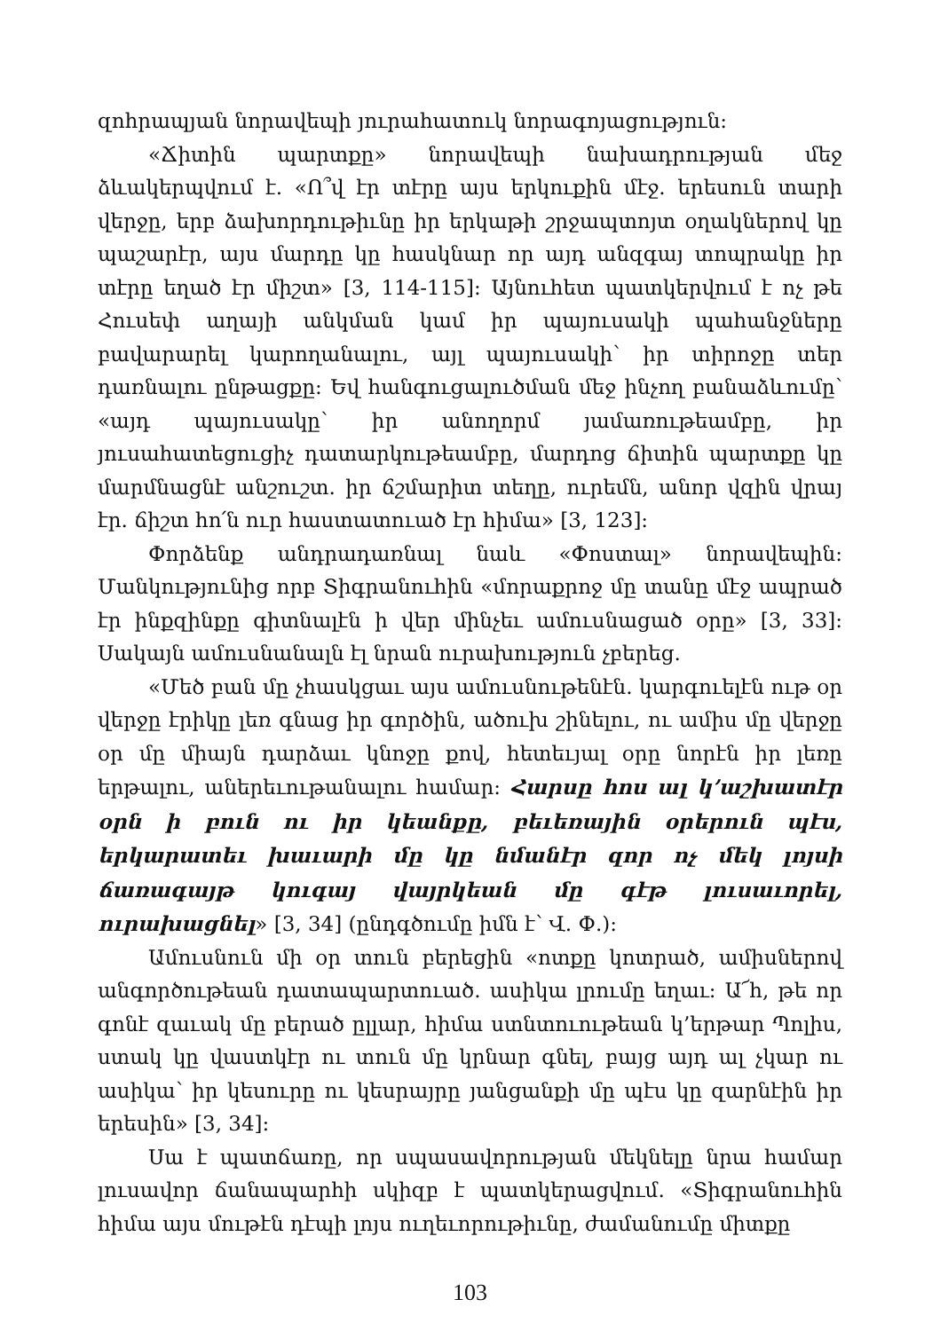զոհրապյան նորավեպի յուրահատուկ նորագոյացություն:
«Ճիտին պարտքը» նորավեպի նախադրության մեջ ձևակերպվում է. «Ո՞վ էր տէրը այս երկուքին մէջ. երեսուն տարի վերջը, երբ ձախորդութիւնը իր երկաթի շրջապտոյտ օղակներով կը պաշարէր, այս մարդը կը հասկնար որ այդ անզգայ տոպրակը իր տէրը եղած էր միշտ» [3, 114-115]: Այնուհետ պատկերվում է ոչ թե Հուսեփ աղայի անկման կամ իր պայուսակի պահանջները բավարարել կարողանալու, այլ պայուսակի՝ իր տիրոջը տեր դառնալու ընթացքը: Եվ հանգուցալուծման մեջ ինչող բանաձևումը՝ «այդ պայուսակը՝ իր անողորմ յամառութեամբը, իր յուսահատեցուցիչ դատարկութեամբը, մարդոց ճիտին պարտքը կը մարմնացնէ անշուշտ. իր ճշմարիտ տեղը, ուրեմն, անոր վզին վրայ էր. ճիշտ հո՛ն ուր հաստատուած էր հիմա» [3, 123]:
Փորձենք անդրադառնալ նաև «Փոստալ» նորավեպին: Մանկությունից որբ Տիգրանուհին «մորաքրոջ մը տանը մէջ ապրած էր ինքզինքը գիտնալէն ի վեր մինչեւ ամուսնացած օրը» [3, 33]: Սակայն ամուսնանալն էլ նրան ուրախություն չբերեց.
«Մեծ բան մը չհասկցաւ այս ամուսնութենէն. կարգուելէն ութ օր վերջը էրիկը լեռ գնաց իր գործին, ածուխ շինելու, ու ամիս մը վերջը օր մը միայն դարձաւ կնոջը քով, հետեւյալ օրը նորէն իր լեռը երթալու, աներեւութանալու համար: Հարսը հոս ալ կ’աշխատէր օրն ի բուն ու իր կեանքը, բեւեռային օրերուն պէս, երկարատեւ խաւարի մը կը նմանէր զոր ոչ մեկ լոյսի ճառագայթ կուգայ վայրկեան մը գէթ լուսաւորել, ուրախացնել» [3, 34] (ընդգծումը իմն է՝ Վ. Փ.):
Ամուսնուն մի օր տուն բերեցին «ոտքը կոտրած, ամիսներով անգործութեան դատապարտուած. ասիկա լրումը եղաւ: Ա՜հ, թե որ գոնէ զաւակ մը բերած ըլլար, հիմա ստնտուութեան կ’երթար Պոլիս, ստակ կը վաստկէր ու տուն մը կրնար գնել, բայց այդ ալ չկար ու ասիկա՝ իր կեսուրը ու կեսրայրը յանցանքի մը պէս կը զարնէին իր երեսին» [3, 34]:
Սա է պատճառը, որ սպասավորության մեկնելը նրա համար լուսավոր ճանապարհի սկիզբ է պատկերացվում. «Տիգրանուհին հիմա այս մութէն դէպի լոյս ուղեւորութիւնը, ժամանումը միտքը
103